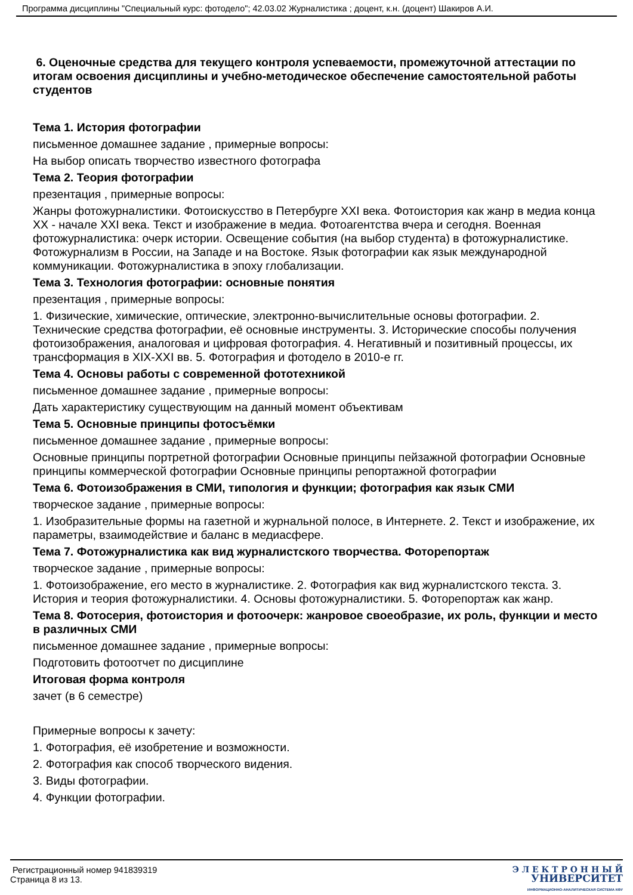Программа дисциплины "Специальный курс: фотодело"; 42.03.02 Журналистика ; доцент, к.н. (доцент) Шакиров А.И.
6. Оценочные средства для текущего контроля успеваемости, промежуточной аттестации по итогам освоения дисциплины и учебно-методическое обеспечение самостоятельной работы студентов
Тема 1. История фотографии
письменное домашнее задание , примерные вопросы:
На выбор описать творчество известного фотографа
Тема 2. Теория фотографии
презентация , примерные вопросы:
Жанры фотожурналистики. Фотоискусство в Петербурге XXI века. Фотоистория как жанр в медиа конца XX - начале XXI века. Текст и изображение в медиа. Фотоагентства вчера и сегодня. Военная фотожурналистика: очерк истории. Освещение события (на выбор студента) в фотожурналистике. Фотожурнализм в России, на Западе и на Востоке. Язык фотографии как язык международной коммуникации. Фотожурналистика в эпоху глобализации.
Тема 3. Технология фотографии: основные понятия
презентация , примерные вопросы:
1. Физические, химические, оптические, электронно-вычислительные основы фотографии. 2. Технические средства фотографии, её основные инструменты. 3. Исторические способы получения фотоизображения, аналоговая и цифровая фотография. 4. Негативный и позитивный процессы, их трансформация в XIX-XXI вв. 5. Фотография и фотодело в 2010-е гг.
Тема 4. Основы работы с современной фототехникой
письменное домашнее задание , примерные вопросы:
Дать характеристику существующим на данный момент объективам
Тема 5. Основные принципы фотосъёмки
письменное домашнее задание , примерные вопросы:
Основные принципы портретной фотографии Основные принципы пейзажной фотографии Основные принципы коммерческой фотографии Основные принципы репортажной фотографии
Тема 6. Фотоизображения в СМИ, типология и функции; фотография как язык СМИ
творческое задание , примерные вопросы:
1. Изобразительные формы на газетной и журнальной полосе, в Интернете. 2. Текст и изображение, их параметры, взаимодействие и баланс в медиасфере.
Тема 7. Фотожурналистика как вид журналистского творчества. Фоторепортаж
творческое задание , примерные вопросы:
1. Фотоизображение, его место в журналистике. 2. Фотография как вид журналистского текста. 3. История и теория фотожурналистики. 4. Основы фотожурналистики. 5. Фоторепортаж как жанр.
Тема 8. Фотосерия, фотоистория и фотоочерк: жанровое своеобразие, их роль, функции и место в различных СМИ
письменное домашнее задание , примерные вопросы:
Подготовить фотоотчет по дисциплине
Итоговая форма контроля
зачет (в 6 семестре)
Примерные вопросы к зачету:
1. Фотография, её изобретение и возможности.
2. Фотография как способ творческого видения.
3. Виды фотографии.
4. Функции фотографии.
Регистрационный номер 941839319
Страница 8 из 13.
Э Л Е К Т Р О Н Н Ы Й
УНИВЕРСИТЕТ
ИНФОРМАЦИОННО-АНАЛИТИЧЕСКАЯ СИСТЕМА КФУ